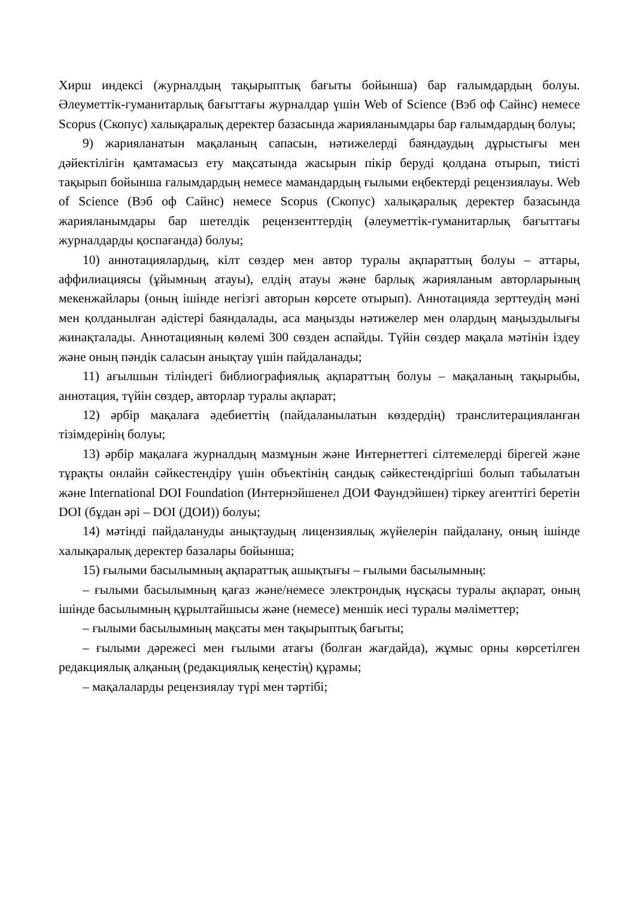Хирш индексі (журналдың тақырыптық бағыты бойынша) бар ғалымдардың болуы. Әлеуметтік-гуманитарлық бағыттағы журналдар үшін Web of Science (Вэб оф Сайнс) немесе Scopus (Скопус) халықаралық деректер базасында жарияланымдары бар ғалымдардың болуы;
9) жарияланатын мақаланың сапасын, нәтижелерді баяндаудың дұрыстығы мен дәйектілігін қамтамасыз ету мақсатында жасырын пікір беруді қолдана отырып, тиісті тақырып бойынша ғалымдардың немесе мамандардың ғылыми еңбектерді рецензиялауы. Web of Science (Вэб оф Сайнс) немесе Scopus (Скопус) халықаралық деректер базасында жарияланымдары бар шетелдік рецензенттердің (әлеуметтік-гуманитарлық бағыттағы журналдарды қоспағанда) болуы;
10) аннотациялардың, кілт сөздер мен автор туралы ақпараттың болуы – аттары, аффилиациясы (ұйымның атауы), елдің атауы және барлық жарияланым авторларының мекенжайлары (оның ішінде негізгі авторын көрсете отырып). Аннотацияда зерттеудің мәні мен қолданылған әдістері баяндалады, аса маңызды нәтижелер мен олардың маңыздылығы жинақталады. Аннотацияның көлемі 300 сөзден аспайды. Түйін сөздер мақала мәтінін іздеу және оның пәндік саласын анықтау үшін пайдаланады;
11) ағылшын тіліндегі библиографиялық ақпараттың болуы – мақаланың тақырыбы, аннотация, түйін сөздер, авторлар туралы ақпарат;
12) әрбір мақалаға әдебиеттің (пайдаланылатын көздердің) транслитерацияланған тізімдерінің болуы;
13) әрбір мақалаға журналдың мазмұнын және Интернеттегі сілтемелерді бірегей және тұрақты онлайн сәйкестендіру үшін объектінің сандық сәйкестендіргіші болып табылатын және International DOI Foundation (Интернэйшенел ДОИ Фаундэйшен) тіркеу агенттігі беретін DOI (бұдан әрі – DOI (ДОИ)) болуы;
14) мәтінді пайдалануды анықтаудың лицензиялық жүйелерін пайдалану, оның ішінде халықаралық деректер базалары бойынша;
15) ғылыми басылымның ақпараттық ашықтығы – ғылыми басылымның:
– ғылыми басылымның қағаз және/немесе электрондық нұсқасы туралы ақпарат, оның ішінде басылымның құрылтайшысы және (немесе) меншік иесі туралы мәліметтер;
– ғылыми басылымның мақсаты мен тақырыптық бағыты;
– ғылыми дәрежесі мен ғылыми атағы (болған жағдайда), жұмыс орны көрсетілген редакциялық алқаның (редакциялық кеңестің) құрамы;
– мақалаларды рецензиялау түрі мен тәртібі;